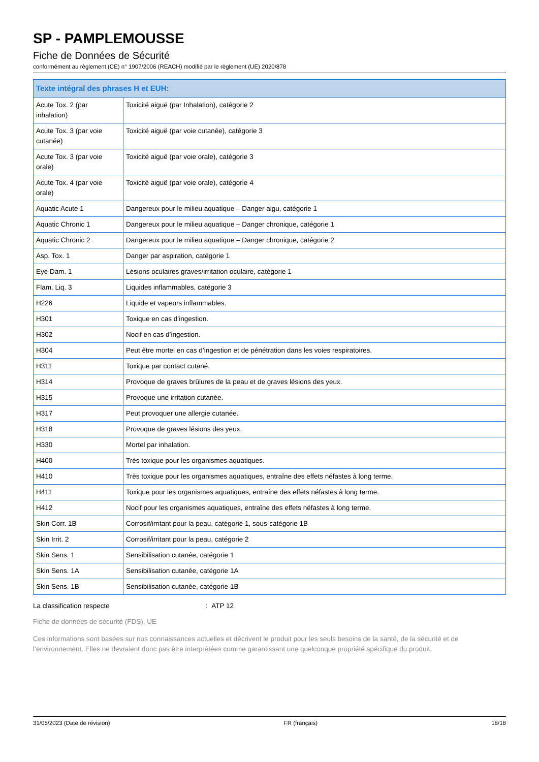SP - PAMPLEMOUSSE
Fiche de Données de Sécurité
conformément au règlement (CE) n° 1907/2006 (REACH) modifié par le règlement (UE) 2020/878
| Texte intégral des phrases H et EUH: | |
| --- | --- |
| Acute Tox. 2 (par inhalation) | Toxicité aiguë (par Inhalation), catégorie 2 |
| Acute Tox. 3 (par voie cutanée) | Toxicité aiguë (par voie cutanée), catégorie 3 |
| Acute Tox. 3 (par voie orale) | Toxicité aiguë (par voie orale), catégorie 3 |
| Acute Tox. 4 (par voie orale) | Toxicité aiguë (par voie orale), catégorie 4 |
| Aquatic Acute 1 | Dangereux pour le milieu aquatique – Danger aigu, catégorie 1 |
| Aquatic Chronic 1 | Dangereux pour le milieu aquatique – Danger chronique, catégorie 1 |
| Aquatic Chronic 2 | Dangereux pour le milieu aquatique – Danger chronique, catégorie 2 |
| Asp. Tox. 1 | Danger par aspiration, catégorie 1 |
| Eye Dam. 1 | Lésions oculaires graves/irritation oculaire, catégorie 1 |
| Flam. Liq. 3 | Liquides inflammables, catégorie 3 |
| H226 | Liquide et vapeurs inflammables. |
| H301 | Toxique en cas d’ingestion. |
| H302 | Nocif en cas d’ingestion. |
| H304 | Peut être mortel en cas d’ingestion et de pénétration dans les voies respiratoires. |
| H311 | Toxique par contact cutané. |
| H314 | Provoque de graves brûlures de la peau et de graves lésions des yeux. |
| H315 | Provoque une irritation cutanée. |
| H317 | Peut provoquer une allergie cutanée. |
| H318 | Provoque de graves lésions des yeux. |
| H330 | Mortel par inhalation. |
| H400 | Très toxique pour les organismes aquatiques. |
| H410 | Très toxique pour les organismes aquatiques, entraîne des effets néfastes à long terme. |
| H411 | Toxique pour les organismes aquatiques, entraîne des effets néfastes à long terme. |
| H412 | Nocif pour les organismes aquatiques, entraîne des effets néfastes à long terme. |
| Skin Corr. 1B | Corrosif/irritant pour la peau, catégorie 1, sous-catégorie 1B |
| Skin Irrit. 2 | Corrosif/irritant pour la peau, catégorie 2 |
| Skin Sens. 1 | Sensibilisation cutanée, catégorie 1 |
| Skin Sens. 1A | Sensibilisation cutanée, catégorie 1A |
| Skin Sens. 1B | Sensibilisation cutanée, catégorie 1B |
La classification respecte : ATP 12
Fiche de données de sécurité (FDS), UE
Ces informations sont basées sur nos connaissances actuelles et décrivent le produit pour les seuls besoins de la santé, de la sécurité et de l’environnement. Elles ne devraient donc pas être interprétées comme garantissant une quelconque propriété spécifique du produit.
31/05/2023 (Date de révision) FR (français) 18/18